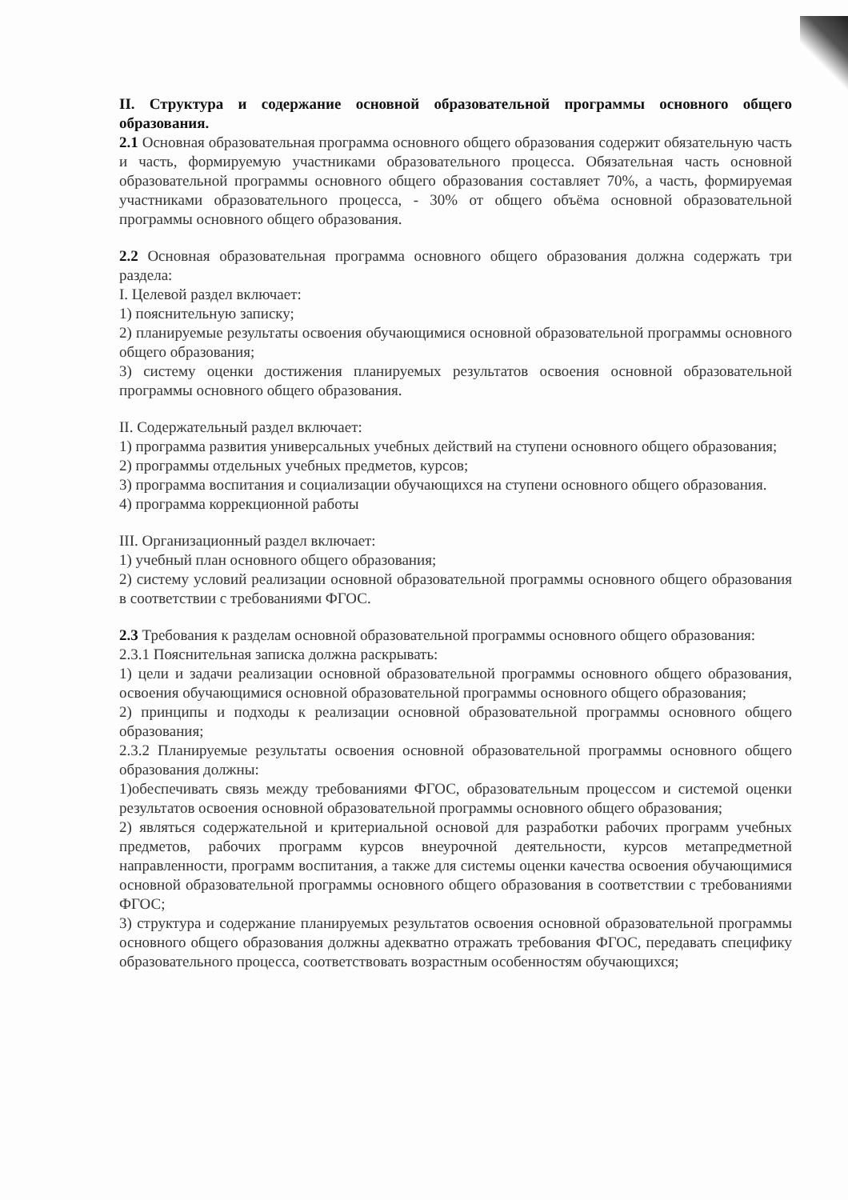II. Структура и содержание основной образовательной программы основного общего образования.
2.1 Основная образовательная программа основного общего образования содержит обязательную часть и часть, формируемую участниками образовательного процесса. Обязательная часть основной образовательной программы основного общего образования составляет 70%, а часть, формируемая участниками образовательного процесса, - 30% от общего объёма основной образовательной программы основного общего образования.
2.2 Основная образовательная программа основного общего образования должна содержать три раздела:
I. Целевой раздел включает:
1) пояснительную записку;
2) планируемые результаты освоения обучающимися основной образовательной программы основного общего образования;
3) систему оценки достижения планируемых результатов освоения основной образовательной программы основного общего образования.
II. Содержательный раздел включает:
1) программа развития универсальных учебных действий на ступени основного общего образования;
2) программы отдельных учебных предметов, курсов;
3) программа воспитания и социализации обучающихся на ступени основного общего образования.
4) программа коррекционной работы
III. Организационный раздел включает:
1) учебный план основного общего образования;
2) систему условий реализации основной образовательной программы основного общего образования в соответствии с требованиями ФГОС.
2.3 Требования к разделам основной образовательной программы основного общего образования:
2.3.1 Пояснительная записка должна раскрывать:
1) цели и задачи реализации основной образовательной программы основного общего образования, освоения обучающимися основной образовательной программы основного общего образования;
2) принципы и подходы к реализации основной образовательной программы основного общего образования;
2.3.2 Планируемые результаты освоения основной образовательной программы основного общего образования должны:
1)обеспечивать связь между требованиями ФГОС, образовательным процессом и системой оценки результатов освоения основной образовательной программы основного общего образования;
2) являться содержательной и критериальной основой для разработки рабочих программ учебных предметов, рабочих программ курсов внеурочной деятельности, курсов метапредметной направленности, программ воспитания, а также для системы оценки качества освоения обучающимися основной образовательной программы основного общего образования в соответствии с требованиями ФГОС;
3) структура и содержание планируемых результатов освоения основной образовательной программы основного общего образования должны адекватно отражать требования ФГОС, передавать специфику образовательного процесса, соответствовать возрастным особенностям обучающихся;